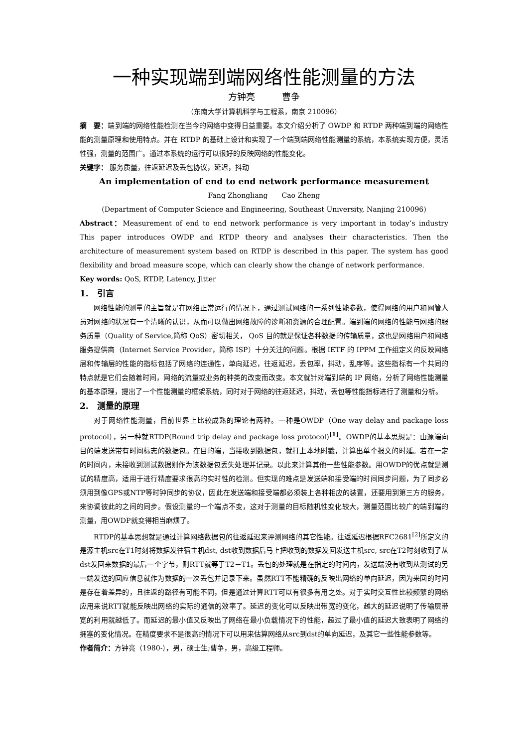一种实现端到端网络性能测量的方法
方钟亮　　　曹争
（东南大学计算机科学与工程系，南京 210096）
摘　要：端到端的网络性能检测在当今的网络中变得日益重要。本文介绍分析了 OWDP 和 RTDP 两种端到端的网络性能的测量原理和使用特点。并在 RTDP 的基础上设计和实现了一个端到端网络性能测量的系统，本系统实现方便，灵活性强，测量的范围广。通过本系统的运行可以很好的反映网络的性能变化。
关键字： 服务质量，往返延迟及丢包协议，延迟，抖动
An implementation of end to end network performance measurement
Fang Zhongliang　　Cao Zheng
(Department of Computer Science and Engineering, Southeast University, Nanjing 210096)
Abstract：Measurement of end to end network performance is very important in today’s industry　This paper introduces OWDP and RTDP theory and analyses their characteristics. Then the architecture of measurement system based on RTDP is described in this paper. The system has good flexibility and broad measure scope, which can clearly show the change of network performance.
Key words: QoS, RTDP, Latency, Jitter
1.　引言
网络性能的测量的主旨就是在网络正常运行的情况下，通过测试网络的一系列性能参数，使得网络的用户和网管人员对网络的状况有一个清晰的认识，从而可以做出网络故障的诊断和资源的合理配置。端到端的网络的性能与网络的服务质量（Quality of Service,简称 QoS）密切相关， QoS 目的就是保证各种数据的传输质量，这也是网络用户和网络服务提供商（Internet Service Provider，简称 ISP）十分关注的问题。根据 IETF 的 IPPM 工作组定义的反映网络层和传输层的性能的指标包括了网络的连通性，单向延迟，往返延迟，丢包率，抖动，乱序等。这些指标有一个共同的特点就是它们会随着时间，网络的流量或业务的种类的改变而改变。本文就针对端到端的 IP 网络，分析了网络性能测量的基本原理，提出了一个性能测量的框架系统，同时对于网络的往返延迟，抖动，丢包等性能指标进行了测量和分析。
2.　测量的原理
对于网络性能测量，目前世界上比较成熟的理论有两种。一种是OWDP（One way delay and package loss protocol），另一种就RTDP(Round trip delay and package loss protocol)<sup>[1]</sup>。OWDP的基本思想是：由源端向目的端发送带有时间标志的数据包。在目的端，当接收到数据包，就打上本地时戳，计算出单个报文的时延。若在一定的时间内，未接收到测试数据则作为该数据包丢失处理并记录。以此来计算其他一些性能参数。用OWDP的优点就是测试的精度高，适用于进行精度要求很高的实时性的检测。但实现的难点是发送端和接受端的时间同步问题，为了同步必须用到像GPS或NTP等时钟同步的协议，因此在发送端和接受端都必须装上各种相应的装置，还要用到第三方的服务，来协调彼此的之间的同步。假设测量的一个端点不变，这对于测量的目标随机性变化较大，测量范围比较广的端到端的测量，用OWDP就变得相当麻烦了。
RTDP的基本思想就是通过计算网络数据包的往返延迟来评测网络的其它性能。往返延迟根据RFC2681<sup>[2]</sup>所定义的是源主机src在T1时刻将数据发往宿主机dst, dst收到数据后马上把收到的数据发回发送主机src, src在T2时刻收到了从dst发回来数据的最后一个字节，则RTT就等于T2－T1。丢包的处理就是在指定的时间内，发送端没有收到从测试的另一端发送的回应信息就作为数据的一次丢包并记录下来。虽然RTT不能精确的反映出网络的单向延迟，因为来回的时间是存在着差异的，且往返的路径有可能不同，但是通过计算RTT可以有很多有用之处。对于实时交互性比较频繁的网络应用来说RTT就能反映出网络的实际的通信的效率了。延迟的变化可以反映出带宽的变化，越大的延迟说明了传输层带宽的利用就越低了。而延迟的最小值又反映出了网络在最小负载情况下的性能，超过了最小值的延迟大致表明了网络的拥塞的变化情况。在精度要求不是很高的情况下可以用来估算网络从src到dst的单向延迟，及其它一些性能参数等。
作者简介：方钟亮（1980-），男，硕士生;曹争，男，高级工程师。